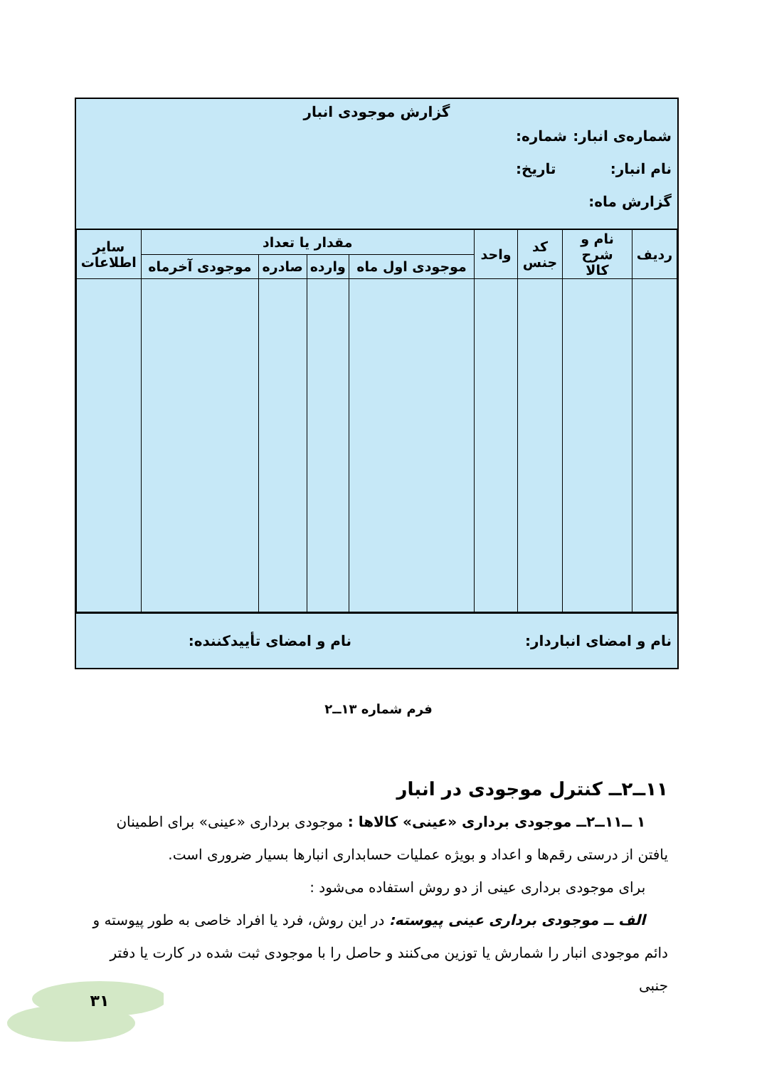گزارش موجودی انبار
شماره‌ی انبار: شماره:
نام انبار: تاریخ:
گزارش ماه:
| ردیف | نام و شرح کالا | کد جنس | واحد | مقدار یا تعداد | | | | سایر اطلاعات |
| --- | --- | --- | --- | --- | --- | --- | --- | --- |
| | | | | موجودی اول ماه | وارده | صادره | موجودی آخرماه | |
نام و امضای انباردار: نام و امضای تأییدکننده:
فرم شماره ۱۳ــ۲
۱۱ــ۲ــ کنترل موجودی در انبار
۱ ــ۱۱ــ۲ــ موجودی برداری «عینی» کالاها : موجودی برداری «عینی» برای اطمینان یافتن از درستی رقم‌ها و اعداد و بویژه عملیات حسابداری انبارها بسیار ضروری است.
برای موجودی برداری عینی از دو روش استفاده می‌شود :
الف ــ موجودی برداری عینی پیوسته: در این روش، فرد یا افراد خاصی به طور پیوسته و دائم موجودی انبار را شمارش یا توزین می‌کنند و حاصل را با موجودی ثبت شده در کارت یا دفتر جنبی
۳۱